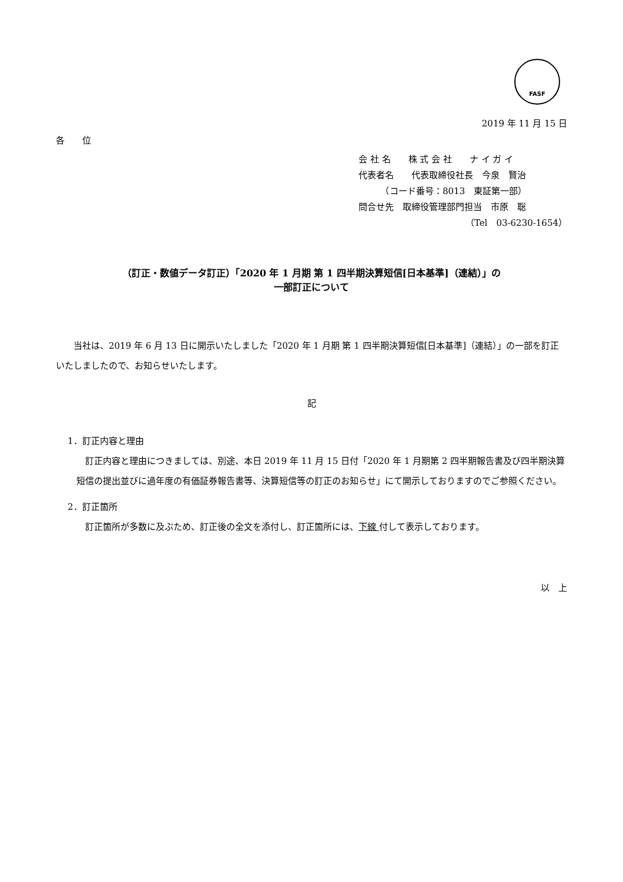FASF
2019 年 11 月 15 日
各　　位
会 社 名　　株 式 会 社　　ナ イ ガ イ
代表者名　　代表取締役社長　今泉　賢治
　　　（コード番号：8013　東証第一部）
問合せ先　取締役管理部門担当　市原　聡
（Tel　03-6230-1654）
（訂正・数値データ訂正）「2020 年 1 月期 第 1 四半期決算短信[日本基準]（連結）」の
一部訂正について
　　当社は、2019 年 6 月 13 日に開示いたしました「2020 年 1 月期 第 1 四半期決算短信[日本基準]（連結）」の一部を訂正いたしましたので、お知らせいたします。
記
1．訂正内容と理由
　訂正内容と理由につきましては、別途、本日 2019 年 11 月 15 日付「2020 年 1 月期第 2 四半期報告書及び四半期決算短信の提出並びに過年度の有価証券報告書等、決算短信等の訂正のお知らせ」にて開示しておりますのでご参照ください。
2．訂正箇所
訂正箇所が多数に及ぶため、訂正後の全文を添付し、訂正箇所には、下線 付して表示しております。
以　上